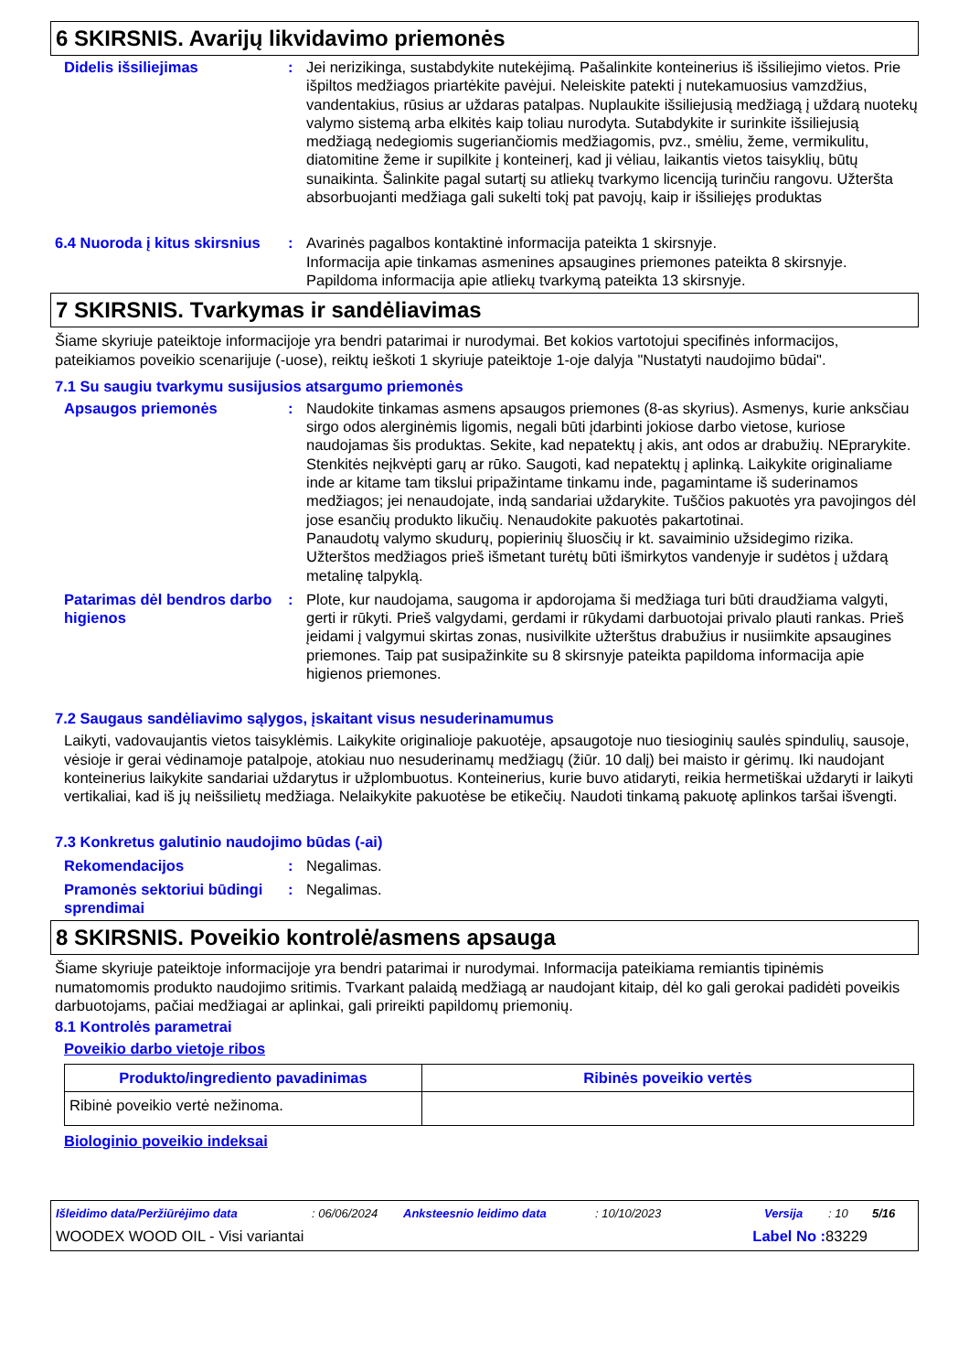6 SKIRSNIS. Avarijų likvidavimo priemonės
Didelis išsiliejimas : Jei nerizikinga, sustabdykite nutekėjimą. Pašalinkite konteinerius iš išsiliejimo vietos. Prie išpiltos medžiagos priartėkite pavėjui. Neleiskite patekti į nutekamuosius vamzdžius, vandentakius, rūsius ar uždaras patalpas. Nuplaukite išsiliejusią medžiagą į uždarą nuotekų valymo sistemą arba elkitės kaip toliau nurodyta. Sutabdykite ir surinkite išsiliejusią medžiagą nedegiomis sugeriančiomis medžiagomis, pvz., smėliu, žeme, vermikulitu, diatomitine žeme ir supilkite į konteinerį, kad ji vėliau, laikantis vietos taisyklių, būtų sunaikinta. Šalinkite pagal sutartį su atliekų tvarkymo licenciją turinčiu rangovu. Užteršta absorbuojanti medžiaga gali sukelti tokį pat pavojų, kaip ir išsiliejęs produktas
6.4 Nuoroda į kitus skirsnius
: Avarinės pagalbos kontaktinė informacija pateikta 1 skirsnyje.
Informacija apie tinkamas asmenines apsaugines priemones pateikta 8 skirsnyje.
Papildoma informacija apie atliekų tvarkymą pateikta 13 skirsnyje.
7 SKIRSNIS. Tvarkymas ir sandėliavimas
Šiame skyriuje pateiktoje informacijoje yra bendri patarimai ir nurodymai. Bet kokios vartotojui specifinės informacijos, pateikiamos poveikio scenarijuje (-uose), reiktų ieškoti 1 skyriuje pateiktoje 1-oje dalyja "Nustatyti naudojimo būdai".
7.1 Su saugiu tvarkymu susijusios atsargumo priemonės
Apsaugos priemonės : Naudokite tinkamas asmens apsaugos priemones (8-as skyrius). Asmenys, kurie anksčiau sirgo odos alerginėmis ligomis, negali būti įdarbinti jokiose darbo vietose, kuriose naudojamas šis produktas. Sekite, kad nepatektų į akis, ant odos ar drabužių. NEprarykite. Stenkitės neįkvėpti garų ar rūko. Saugoti, kad nepatektų į aplinką. Laikykite originaliame inde ar kitame tam tikslui pripažintame tinkamu inde, pagamintame iš suderinamos medžiagos; jei nenaudojate, indą sandariai uždarykite. Tuščios pakuotės yra pavojingos dėl jose esančių produkto likučių. Nenaudokite pakuotės pakartotinai.
Panaudotų valymo skudurų, popierinių šluosčių ir kt. savaiminio užsidegimo rizika. Užterštos medžiagos prieš išmetant turėtų būti išmirkytos vandenyje ir sudėtos į uždarą metalinę talpyklą.
Patarimas dėl bendros darbo higienos
: Plote, kur naudojama, saugoma ir apdorojama ši medžiaga turi būti draudžiama valgyti, gerti ir rūkyti. Prieš valgydami, gerdami ir rūkydami darbuotojai privalo plauti rankas. Prieš įeidami į valgymui skirtas zonas, nusivilkite užterštus drabužius ir nusiimkite apsaugines priemones. Taip pat susipažinkite su 8 skirsnyje pateikta papildoma informacija apie higienos priemones.
7.2 Saugaus sandėliavimo sąlygos, įskaitant visus nesuderinamumus
Laikyti, vadovaujantis vietos taisyklėmis. Laikykite originalioje pakuotėje, apsaugotoje nuo tiesioginių saulės spindulių, sausoje, vėsioje ir gerai vėdinamoje patalpoje, atokiau nuo nesuderinamų medžiagų (žiūr. 10 dalį) bei maisto ir gėrimų. Iki naudojant konteinerius laikykite sandariai uždarytus ir užplombuotus. Konteinerius, kurie buvo atidaryti, reikia hermetiškai uždaryti ir laikyti vertikaliai, kad iš jų neišsilietų medžiaga. Nelaikykite pakuotėse be etikečių. Naudoti tinkamą pakuotę aplinkos taršai išvengti.
7.3 Konkretus galutinio naudojimo būdas (-ai)
Rekomendacijos : Negalimas.
Pramonės sektoriui būdingi sprendimai
: Negalimas.
8 SKIRSNIS. Poveikio kontrolė/asmens apsauga
Šiame skyriuje pateiktoje informacijoje yra bendri patarimai ir nurodymai. Informacija pateikiama remiantis tipinėmis numatomomis produkto naudojimo sritimis. Tvarkant palaidą medžiagą ar naudojant kitaip, dėl ko gali gerokai padidėti poveikis darbuotojams, pačiai medžiagai ar aplinkai, gali prireikti papildomų priemonių.
8.1 Kontrolės parametrai
Poveikio darbo vietoje ribos
| Produkto/ingrediento pavadinimas | Ribinės poveikio vertės |
| --- | --- |
| Ribinė poveikio vertė nežinoma. | |
Biologinio poveikio indeksai
Išleidimo data/Peržiūrėjimo data: 06/06/2024 Anksteesnio leidimo data: 10/10/2023 Versija: 10 5/16
WOODEX WOOD OIL - Visi variantai Label No : 83229